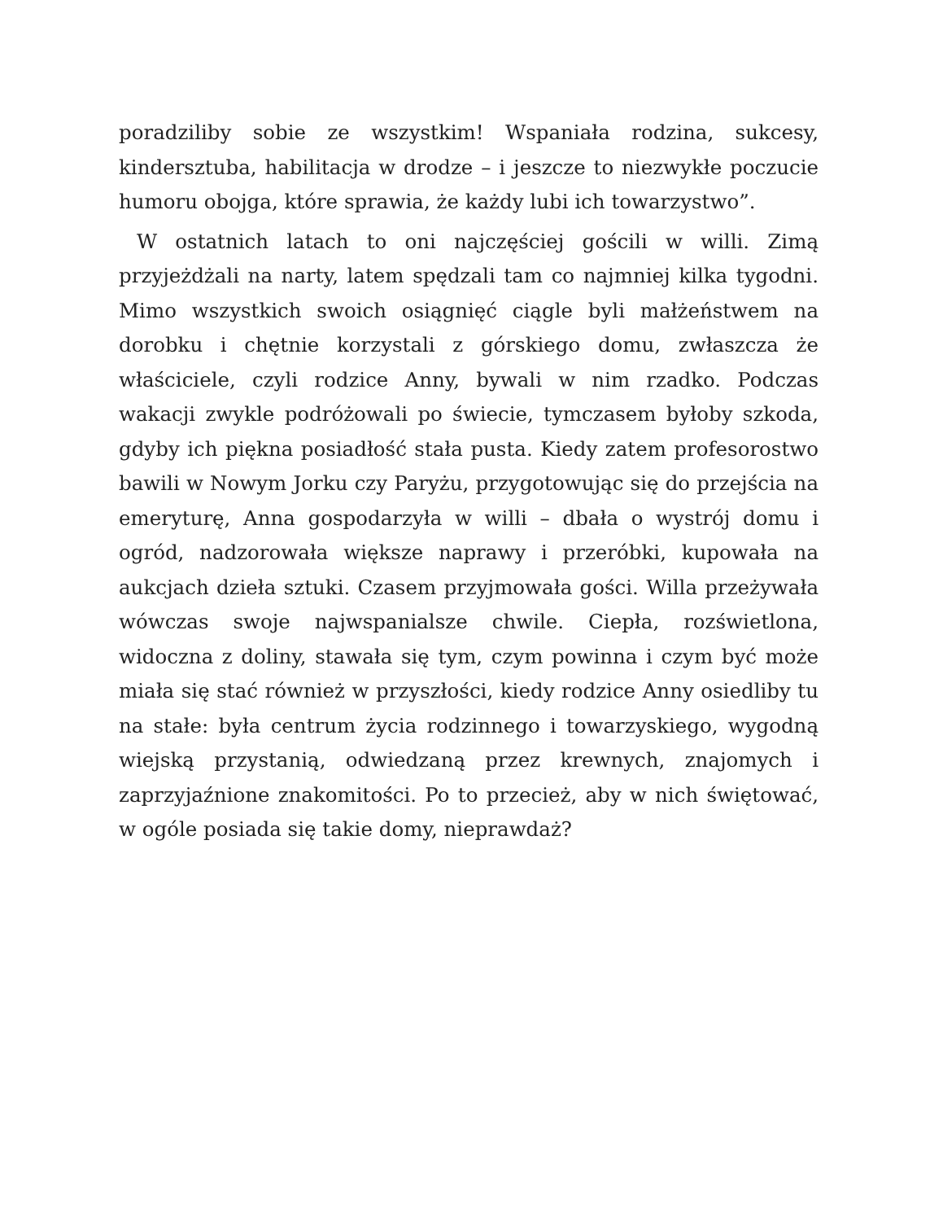poradziliby sobie ze wszystkim! Wspaniała rodzina, sukcesy, kindersztuba, habilitacja w drodze – i jeszcze to niezwykłe poczucie humoru obojga, które sprawia, że każdy lubi ich towarzystwo”.
W ostatnich latach to oni najczęściej gościli w willi. Zimą przyjeżdżali na narty, latem spędzali tam co najmniej kilka tygodni. Mimo wszystkich swoich osiągnięć ciągle byli małżeństwem na dorobku i chętnie korzystali z górskiego domu, zwłaszcza że właściciele, czyli rodzice Anny, bywali w nim rzadko. Podczas wakacji zwykle podróżowali po świecie, tymczasem byłoby szkoda, gdyby ich piękna posiadłość stała pusta. Kiedy zatem profesorostwo bawili w Nowym Jorku czy Paryżu, przygotowując się do przejścia na emeryturę, Anna gospodarzyła w willi – dbała o wystrój domu i ogród, nadzorowała większe naprawy i przeróbki, kupowała na aukcjach dzieła sztuki. Czasem przyjmowała gości. Willa przeżywała wówczas swoje najwspanialsze chwile. Ciepła, rozświetlona, widoczna z doliny, stawała się tym, czym powinna i czym być może miała się stać również w przyszłości, kiedy rodzice Anny osiedliby tu na stałe: była centrum życia rodzinnego i towarzyskiego, wygodną wiejską przystanią, odwiedzaną przez krewnych, znajomych i zaprzyjaźnione znakomitości. Po to przecież, aby w nich świętować, w ogóle posiada się takie domy, nieprawdaż?